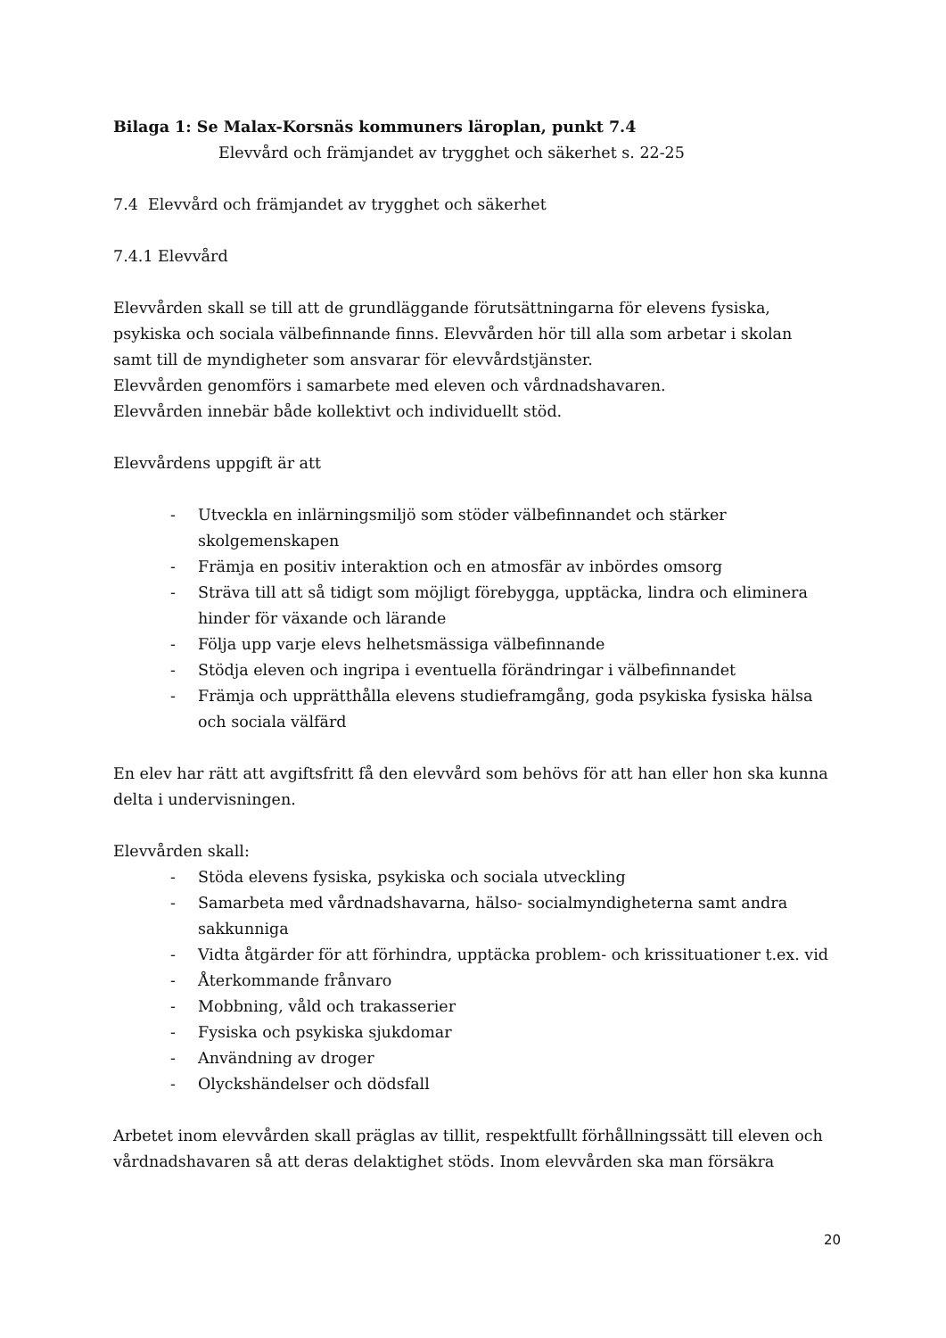Bilaga 1: Se Malax-Korsnäs kommuners läroplan, punkt 7.4
Elevvård och främjandet av trygghet och säkerhet s. 22-25
7.4 Elevvård och främjandet av trygghet och säkerhet
7.4.1 Elevvård
Elevvården skall se till att de grundläggande förutsättningarna för elevens fysiska, psykiska och sociala välbefinnande finns. Elevvården hör till alla som arbetar i skolan samt till de myndigheter som ansvarar för elevvårdstjänster.
Elevvården genomförs i samarbete med eleven och vårdnadshavaren.
Elevvården innebär både kollektivt och individuellt stöd.
Elevvårdens uppgift är att
- Utveckla en inlärningsmiljö som stöder välbefinnandet och stärker skolgemenskapen
- Främja en positiv interaktion och en atmosfär av inbördes omsorg
- Sträva till att så tidigt som möjligt förebygga, upptäcka, lindra och eliminera hinder för växande och lärande
- Följa upp varje elevs helhetsmässiga välbefinnande
- Stödja eleven och ingripa i eventuella förändringar i välbefinnandet
- Främja och upprätthålla elevens studieframgång, goda psykiska fysiska hälsa och sociala välfärd
En elev har rätt att avgiftsfritt få den elevvård som behövs för att han eller hon ska kunna delta i undervisningen.
Elevvården skall:
- Stöda elevens fysiska, psykiska och sociala utveckling
- Samarbeta med vårdnadshavarna, hälso- socialmyndigheterna samt andra sakkunniga
- Vidta åtgärder för att förhindra, upptäcka problem- och krissituationer t.ex. vid
- Återkommande frånvaro
- Mobbning, våld och trakasserier
- Fysiska och psykiska sjukdomar
- Användning av droger
- Olyckshändelser och dödsfall
Arbetet inom elevvården skall präglas av tillit, respektfullt förhållningssätt till eleven och vårdnadshavaren så att deras delaktighet stöds. Inom elevvården ska man försäkra
20